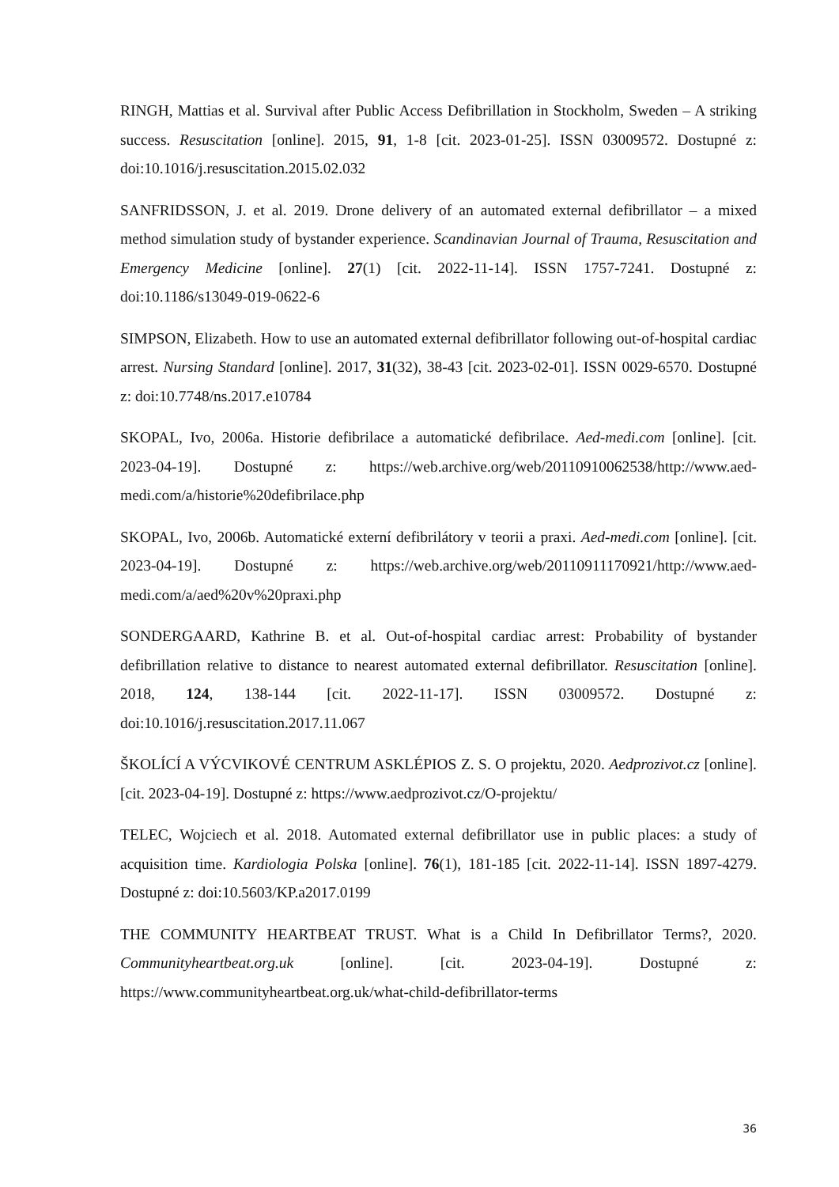RINGH, Mattias et al. Survival after Public Access Defibrillation in Stockholm, Sweden – A striking success. Resuscitation [online]. 2015, 91, 1-8 [cit. 2023-01-25]. ISSN 03009572. Dostupné z: doi:10.1016/j.resuscitation.2015.02.032
SANFRIDSSON, J. et al. 2019. Drone delivery of an automated external defibrillator – a mixed method simulation study of bystander experience. Scandinavian Journal of Trauma, Resuscitation and Emergency Medicine [online]. 27(1) [cit. 2022-11-14]. ISSN 1757-7241. Dostupné z: doi:10.1186/s13049-019-0622-6
SIMPSON, Elizabeth. How to use an automated external defibrillator following out-of-hospital cardiac arrest. Nursing Standard [online]. 2017, 31(32), 38-43 [cit. 2023-02-01]. ISSN 0029-6570. Dostupné z: doi:10.7748/ns.2017.e10784
SKOPAL, Ivo, 2006a. Historie defibrilace a automatické defibrilace. Aed-medi.com [online]. [cit. 2023-04-19]. Dostupné z: https://web.archive.org/web/20110910062538/http://www.aed-medi.com/a/historie%20defibrilace.php
SKOPAL, Ivo, 2006b. Automatické externí defibrilátory v teorii a praxi. Aed-medi.com [online]. [cit. 2023-04-19]. Dostupné z: https://web.archive.org/web/20110911170921/http://www.aed-medi.com/a/aed%20v%20praxi.php
SONDERGAARD, Kathrine B. et al. Out-of-hospital cardiac arrest: Probability of bystander defibrillation relative to distance to nearest automated external defibrillator. Resuscitation [online]. 2018, 124, 138-144 [cit. 2022-11-17]. ISSN 03009572. Dostupné z: doi:10.1016/j.resuscitation.2017.11.067
ŠKOLÍCÍ A VÝCVIKOVÉ CENTRUM ASKLÉPIOS Z. S. O projektu, 2020. Aedprozivot.cz [online]. [cit. 2023-04-19]. Dostupné z: https://www.aedprozivot.cz/O-projektu/
TELEC, Wojciech et al. 2018. Automated external defibrillator use in public places: a study of acquisition time. Kardiologia Polska [online]. 76(1), 181-185 [cit. 2022-11-14]. ISSN 1897-4279. Dostupné z: doi:10.5603/KP.a2017.0199
THE COMMUNITY HEARTBEAT TRUST. What is a Child In Defibrillator Terms?, 2020. Communityheartbeat.org.uk [online]. [cit. 2023-04-19]. Dostupné z: https://www.communityheartbeat.org.uk/what-child-defibrillator-terms
36